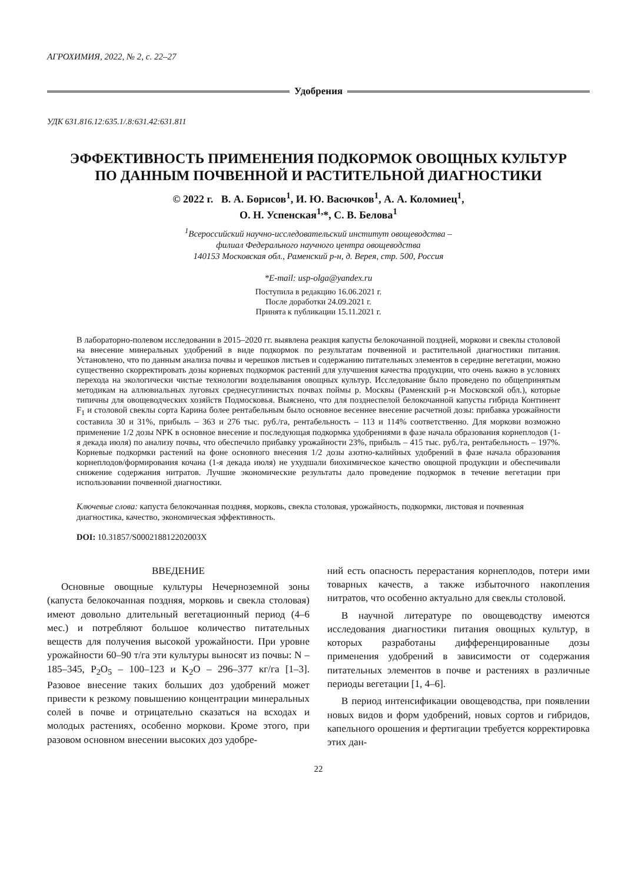АГРОХИМИЯ, 2022, № 2, с. 22–27
Удобрения
УДК 631.816.12:635.1/.8:631.42:631.811
ЭФФЕКТИВНОСТЬ ПРИМЕНЕНИЯ ПОДКОРМОК ОВОЩНЫХ КУЛЬТУР
ПО ДАННЫМ ПОЧВЕННОЙ И РАСТИТЕЛЬНОЙ ДИАГНОСТИКИ
© 2022 г. В. А. Борисов<sup>1</sup>, И. Ю. Васючков<sup>1</sup>, А. А. Коломиец<sup>1</sup>,
О. Н. Успенская<sup>1,</sup>*, С. В. Белова<sup>1</sup>
<sup>1</sup> Всероссийский научно-исследовательский институт овощеводства –
филиал Федерального научного центра овощеводства
140153 Московская обл., Раменский р-н, д. Верея, стр. 500, Россия
*E-mail: usp-olga@yandex.ru
Поступила в редакцию 16.06.2021 г.
После доработки 24.09.2021 г.
Принята к публикации 15.11.2021 г.
В лабораторно-полевом исследовании в 2015–2020 гг. выявлена реакция капусты белокочанной поздней, моркови и свеклы столовой на внесение минеральных удобрений в виде подкормок по результатам почвенной и растительной диагностики питания. Установлено, что по данным анализа почвы и черешков листьев и содержанию питательных элементов в середине вегетации, можно существенно скорректировать дозы корневых подкормок растений для улучшения качества продукции, что очень важно в условиях перехода на экологически чистые технологии возделывания овощных культур. Исследование было проведено по общепринятым методикам на аллювиальных луговых среднесуглинистых почвах поймы р. Москвы (Раменский р-н Московской обл.), которые типичны для овощеводческих хозяйств Подмосковья. Выяснено, что для позднеспелой белокочанной капусты гибрида Континент F<sub>1</sub> и столовой свеклы сорта Карина более рентабельным было основное весеннее внесение расчетной дозы: прибавка урожайности составила 30 и 31%, прибыль – 363 и 276 тыс. руб./га, рентабельность – 113 и 114% соответственно. Для моркови возможно применение 1/2 дозы NPK в основное внесение и последующая подкормка удобрениями в фазе начала образования корнеплодов (1-я декада июля) по анализу почвы, что обеспечило прибавку урожайности 23%, прибыль – 415 тыс. руб./га, рентабельность – 197%. Корневые подкормки растений на фоне основного внесения 1/2 дозы азотно-калийных удобрений в фазе начала образования корнеплодов/формирования кочана (1-я декада июля) не ухудшали биохимическое качество овощной продукции и обеспечивали снижение содержания нитратов. Лучшие экономические результаты дало проведение подкормок в течение вегетации при использовании почвенной диагностики.
Ключевые слова: капуста белокочанная поздняя, морковь, свекла столовая, урожайность, подкормки, листовая и почвенная диагностика, качество, экономическая эффективность.
DOI: 10.31857/S000218812202003X
ВВЕДЕНИЕ
Основные овощные культуры Нечерноземной зоны (капуста белокочанная поздняя, морковь и свекла столовая) имеют довольно длительный вегетационный период (4–6 мес.) и потребляют большое количество питательных веществ для получения высокой урожайности. При уровне урожайности 60–90 т/га эти культуры выносят из почвы: N – 185–345, P<sub>2</sub>O<sub>5</sub> – 100–123 и K<sub>2</sub>O – 296–377 кг/га [1–3]. Разовое внесение таких больших доз удобрений может привести к резкому повышению концентрации минеральных солей в почве и отрицательно сказаться на всходах и молодых растениях, особенно моркови. Кроме этого, при разовом основном внесении высоких доз удобре-
ний есть опасность перерастания корнеплодов, потери ими товарных качеств, а также избыточного накопления нитратов, что особенно актуально для свеклы столовой.
В научной литературе по овощеводству имеются исследования диагностики питания овощных культур, в которых разработаны дифференцированные дозы применения удобрений в зависимости от содержания питательных элементов в почве и растениях в различные периоды вегетации [1, 4–6].
В период интенсификации овощеводства, при появлении новых видов и форм удобрений, новых сортов и гибридов, капельного орошения и фертигации требуется корректировка этих дан-
22